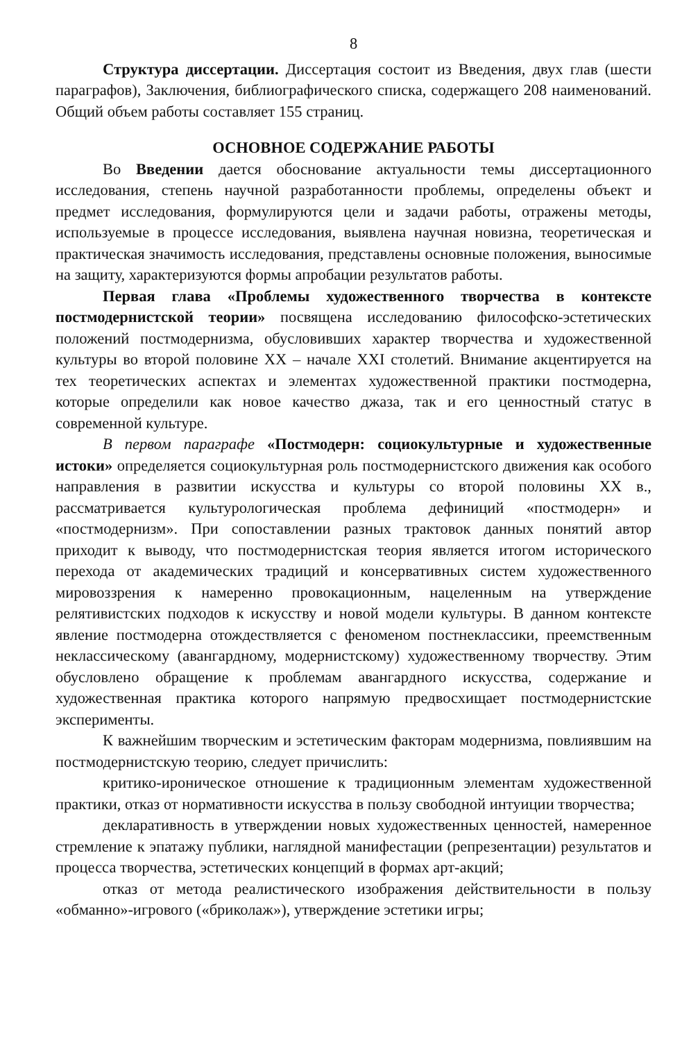8
Структура диссертации. Диссертация состоит из Введения, двух глав (шести параграфов), Заключения, библиографического списка, содержащего 208 наименований. Общий объем работы составляет 155 страниц.
ОСНОВНОЕ СОДЕРЖАНИЕ РАБОТЫ
Во Введении дается обоснование актуальности темы диссертационного исследования, степень научной разработанности проблемы, определены объект и предмет исследования, формулируются цели и задачи работы, отражены методы, используемые в процессе исследования, выявлена научная новизна, теоретическая и практическая значимость исследования, представлены основные положения, выносимые на защиту, характеризуются формы апробации результатов работы.
Первая глава «Проблемы художественного творчества в контексте постмодернистской теории» посвящена исследованию философско-эстетических положений постмодернизма, обусловивших характер творчества и художественной культуры во второй половине XX – начале XXI столетий. Внимание акцентируется на тех теоретических аспектах и элементах художественной практики постмодерна, которые определили как новое качество джаза, так и его ценностный статус в современной культуре.
В первом параграфе «Постмодерн: социокультурные и художественные истоки» определяется социокультурная роль постмодернистского движения как особого направления в развитии искусства и культуры со второй половины XX в., рассматривается культурологическая проблема дефиниций «постмодерн» и «постмодернизм». При сопоставлении разных трактовок данных понятий автор приходит к выводу, что постмодернистская теория является итогом исторического перехода от академических традиций и консервативных систем художественного мировоззрения к намеренно провокационным, нацеленным на утверждение релятивистских подходов к искусству и новой модели культуры. В данном контексте явление постмодерна отождествляется с феноменом постнеклассики, преемственным неклассическому (авангардному, модернистскому) художественному творчеству. Этим обусловлено обращение к проблемам авангардного искусства, содержание и художественная практика которого напрямую предвосхищает постмодернистские эксперименты.
К важнейшим творческим и эстетическим факторам модернизма, повлиявшим на постмодернистскую теорию, следует причислить:
критико-ироническое отношение к традиционным элементам художественной практики, отказ от нормативности искусства в пользу свободной интуиции творчества;
декларативность в утверждении новых художественных ценностей, намеренное стремление к эпатажу публики, наглядной манифестации (репрезентации) результатов и процесса творчества, эстетических концепций в формах арт-акций;
отказ от метода реалистического изображения действительности в пользу «обманно»-игрового («бриколаж»), утверждение эстетики игры;